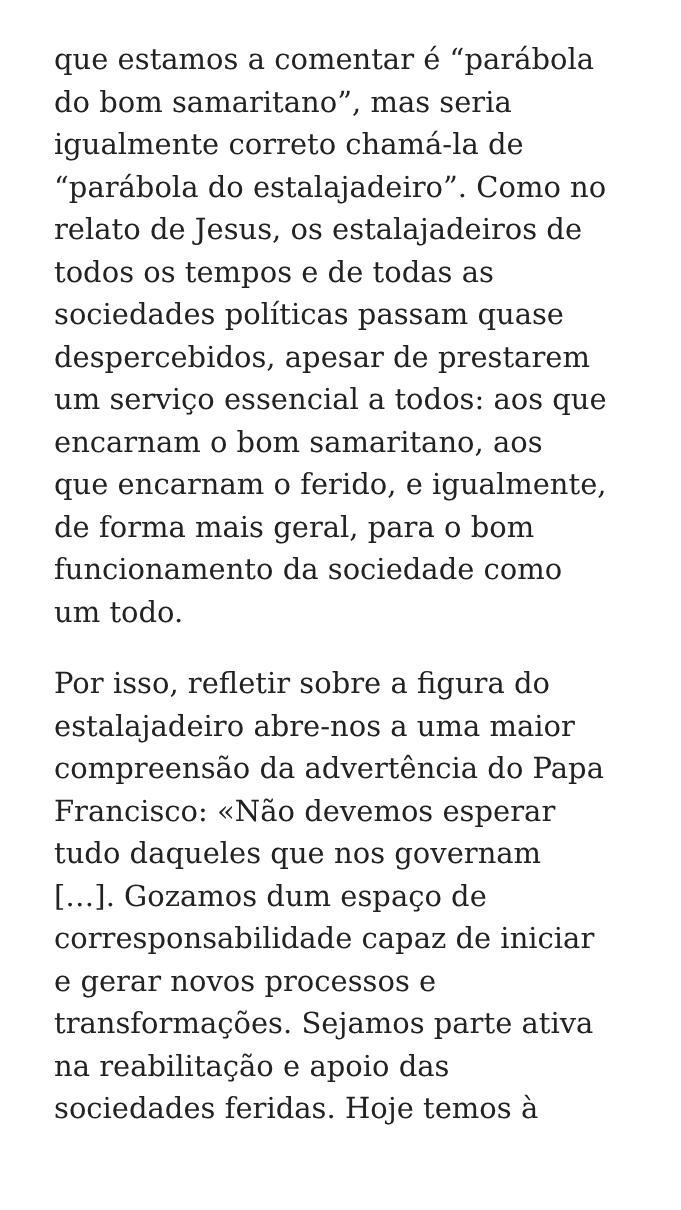que estamos a comentar é “parábola
do bom samaritano”, mas seria
igualmente correto chamá-la de
“parábola do estalajadeiro”. Como no
relato de Jesus, os estalajadeiros de
todos os tempos e de todas as
sociedades políticas passam quase
despercebidos, apesar de prestarem
um serviço essencial a todos: aos que
encarnam o bom samaritano, aos
que encarnam o ferido, e igualmente,
de forma mais geral, para o bom
funcionamento da sociedade como
um todo.
Por isso, refletir sobre a figura do
estalajadeiro abre-nos a uma maior
compreensão da advertência do Papa
Francisco: «Não devemos esperar
tudo daqueles que nos governam
[…]. Gozamos dum espaço de
corresponsabilidade capaz de iniciar
e gerar novos processos e
transformações. Sejamos parte ativa
na reabilitação e apoio das
sociedades feridas. Hoje temos à